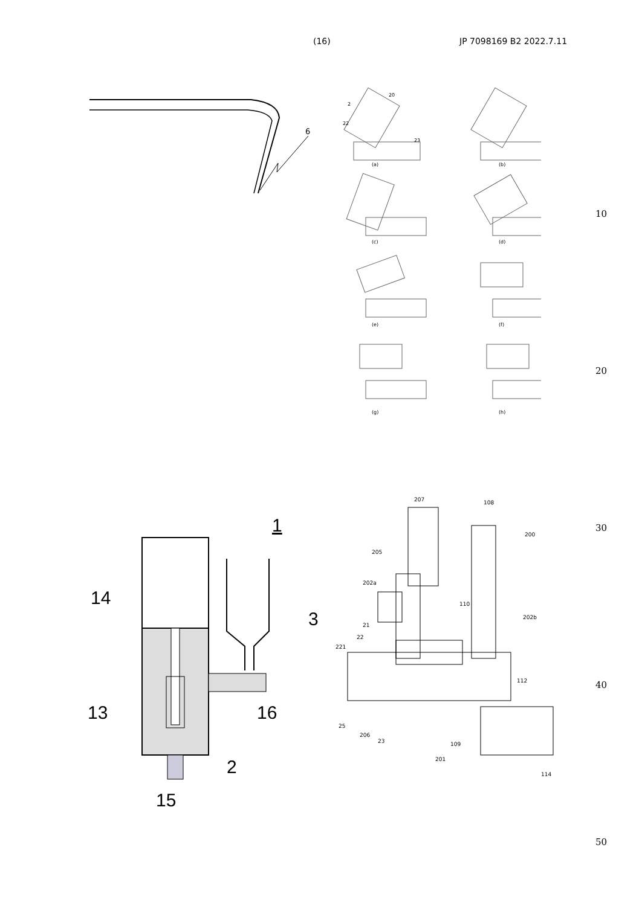(16) JP 7098169 B2 2022.7.11
6
2
20
22
23
(a)
(b)
(c)
(d)
(e)
(f)
(g)
(h)
10
20
30
40
50
14
3
13
16
2
15
1
207
108
200
205
202a
110
202b
21
22
221
112
25
206
23
109
201
114